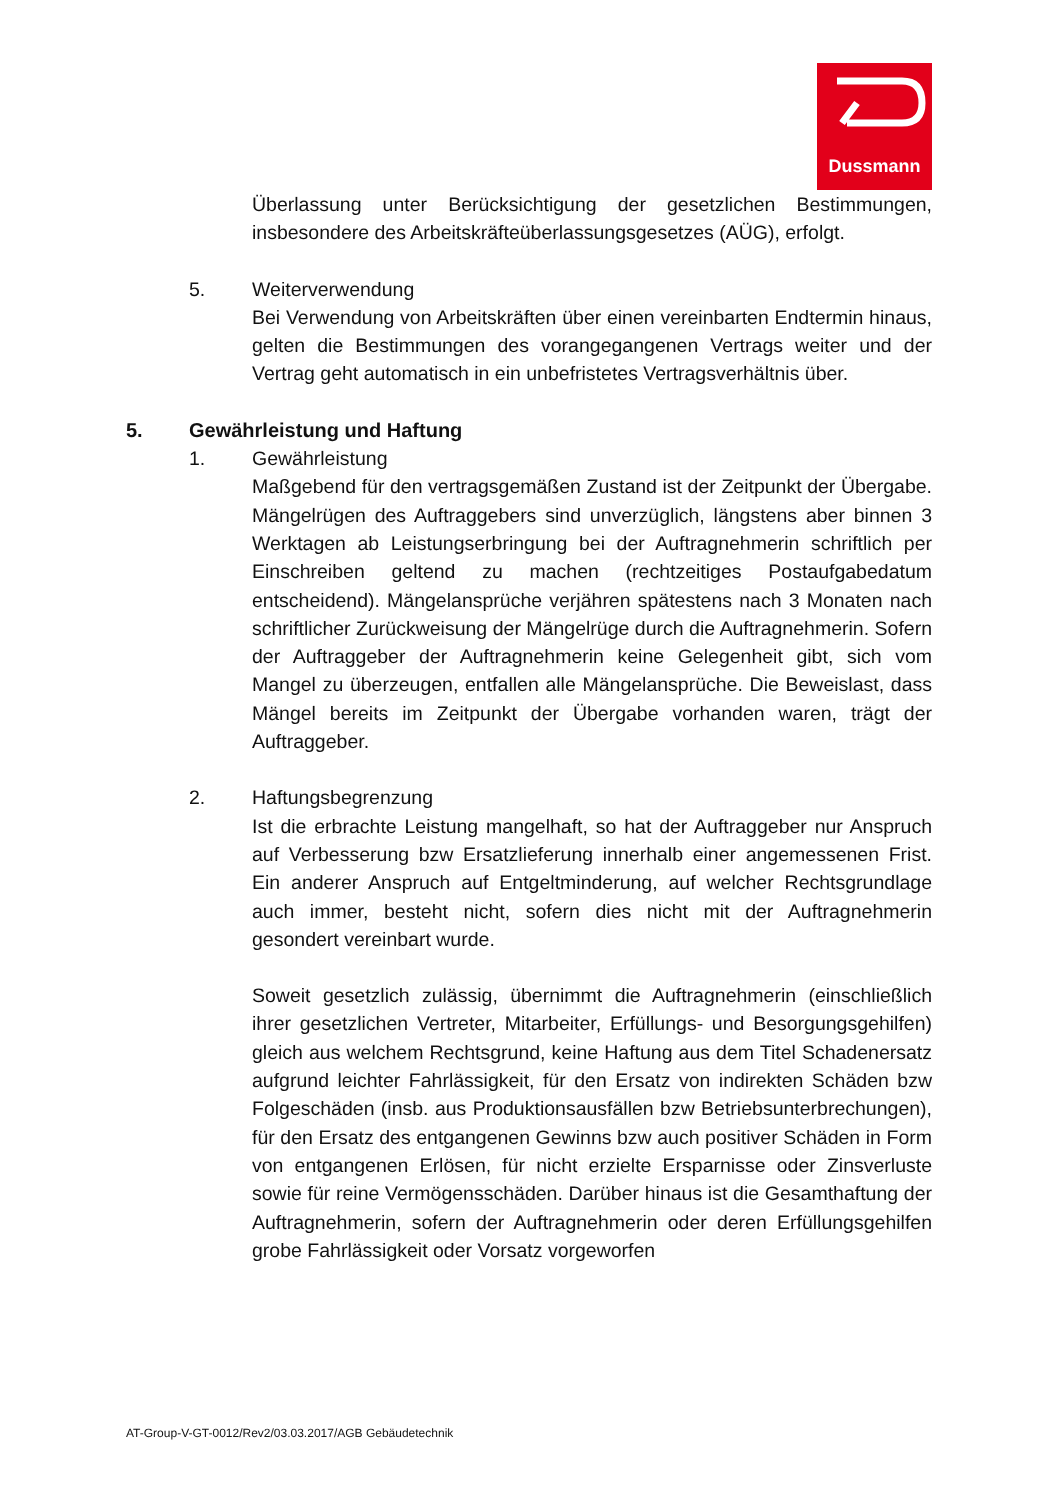Dussmann
Überlassung unter Berücksichtigung der gesetzlichen Bestimmungen, insbesondere des Arbeitskräfteüberlassungsgesetzes (AÜG), erfolgt.
5. Weiterverwendung
Bei Verwendung von Arbeitskräften über einen vereinbarten Endtermin hinaus, gelten die Bestimmungen des vorangegangenen Vertrags weiter und der Vertrag geht automatisch in ein unbefristetes Vertragsverhältnis über.
5. Gewährleistung und Haftung
1. Gewährleistung
Maßgebend für den vertragsgemäßen Zustand ist der Zeitpunkt der Übergabe. Mängelrügen des Auftraggebers sind unverzüglich, längstens aber binnen 3 Werktagen ab Leistungserbringung bei der Auftragnehmerin schriftlich per Einschreiben geltend zu machen (rechtzeitiges Postaufgabedatum entscheidend). Mängelansprüche verjähren spätestens nach 3 Monaten nach schriftlicher Zurückweisung der Mängelrüge durch die Auftragnehmerin. Sofern der Auftraggeber der Auftragnehmerin keine Gelegenheit gibt, sich vom Mangel zu überzeugen, entfallen alle Mängelansprüche. Die Beweislast, dass Mängel bereits im Zeitpunkt der Übergabe vorhanden waren, trägt der Auftraggeber.
2. Haftungsbegrenzung
Ist die erbrachte Leistung mangelhaft, so hat der Auftraggeber nur Anspruch auf Verbesserung bzw Ersatzlieferung innerhalb einer angemessenen Frist. Ein anderer Anspruch auf Entgeltminderung, auf welcher Rechtsgrundlage auch immer, besteht nicht, sofern dies nicht mit der Auftragnehmerin gesondert vereinbart wurde.
Soweit gesetzlich zulässig, übernimmt die Auftragnehmerin (einschließlich ihrer gesetzlichen Vertreter, Mitarbeiter, Erfüllungs- und Besorgungsgehilfen) gleich aus welchem Rechtsgrund, keine Haftung aus dem Titel Schadenersatz aufgrund leichter Fahrlässigkeit, für den Ersatz von indirekten Schäden bzw Folgeschäden (insb. aus Produktionsausfällen bzw Betriebsunterbrechungen), für den Ersatz des entgangenen Gewinns bzw auch positiver Schäden in Form von entgangenen Erlösen, für nicht erzielte Ersparnisse oder Zinsverluste sowie für reine Vermögensschäden. Darüber hinaus ist die Gesamthaftung der Auftragnehmerin, sofern der Auftragnehmerin oder deren Erfüllungsgehilfen grobe Fahrlässigkeit oder Vorsatz vorgeworfen
AT-Group-V-GT-0012/Rev2/03.03.2017/AGB Gebäudetechnik